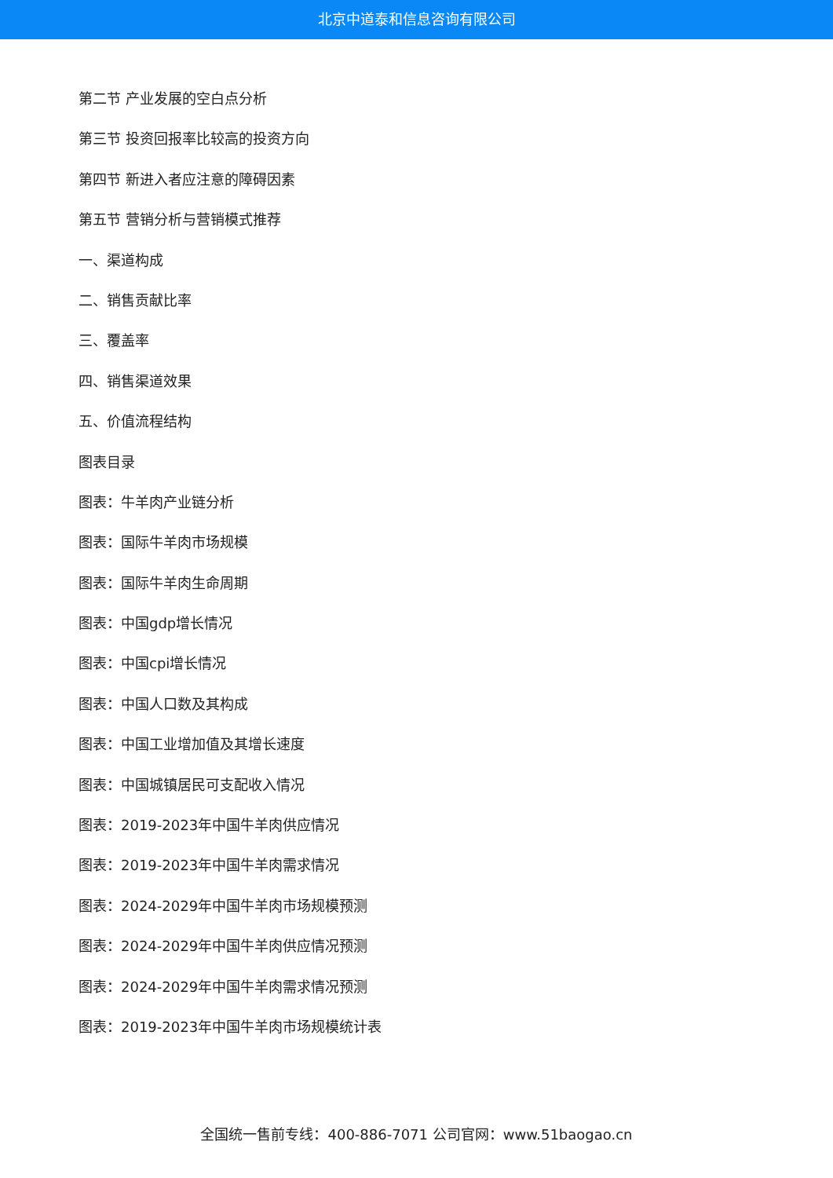北京中道泰和信息咨询有限公司
第二节 产业发展的空白点分析
第三节 投资回报率比较高的投资方向
第四节 新进入者应注意的障碍因素
第五节 营销分析与营销模式推荐
一、渠道构成
二、销售贡献比率
三、覆盖率
四、销售渠道效果
五、价值流程结构
图表目录
图表：牛羊肉产业链分析
图表：国际牛羊肉市场规模
图表：国际牛羊肉生命周期
图表：中国gdp增长情况
图表：中国cpi增长情况
图表：中国人口数及其构成
图表：中国工业增加值及其增长速度
图表：中国城镇居民可支配收入情况
图表：2019-2023年中国牛羊肉供应情况
图表：2019-2023年中国牛羊肉需求情况
图表：2024-2029年中国牛羊肉市场规模预测
图表：2024-2029年中国牛羊肉供应情况预测
图表：2024-2029年中国牛羊肉需求情况预测
图表：2019-2023年中国牛羊肉市场规模统计表
全国统一售前专线：400-886-7071 公司官网：www.51baogao.cn